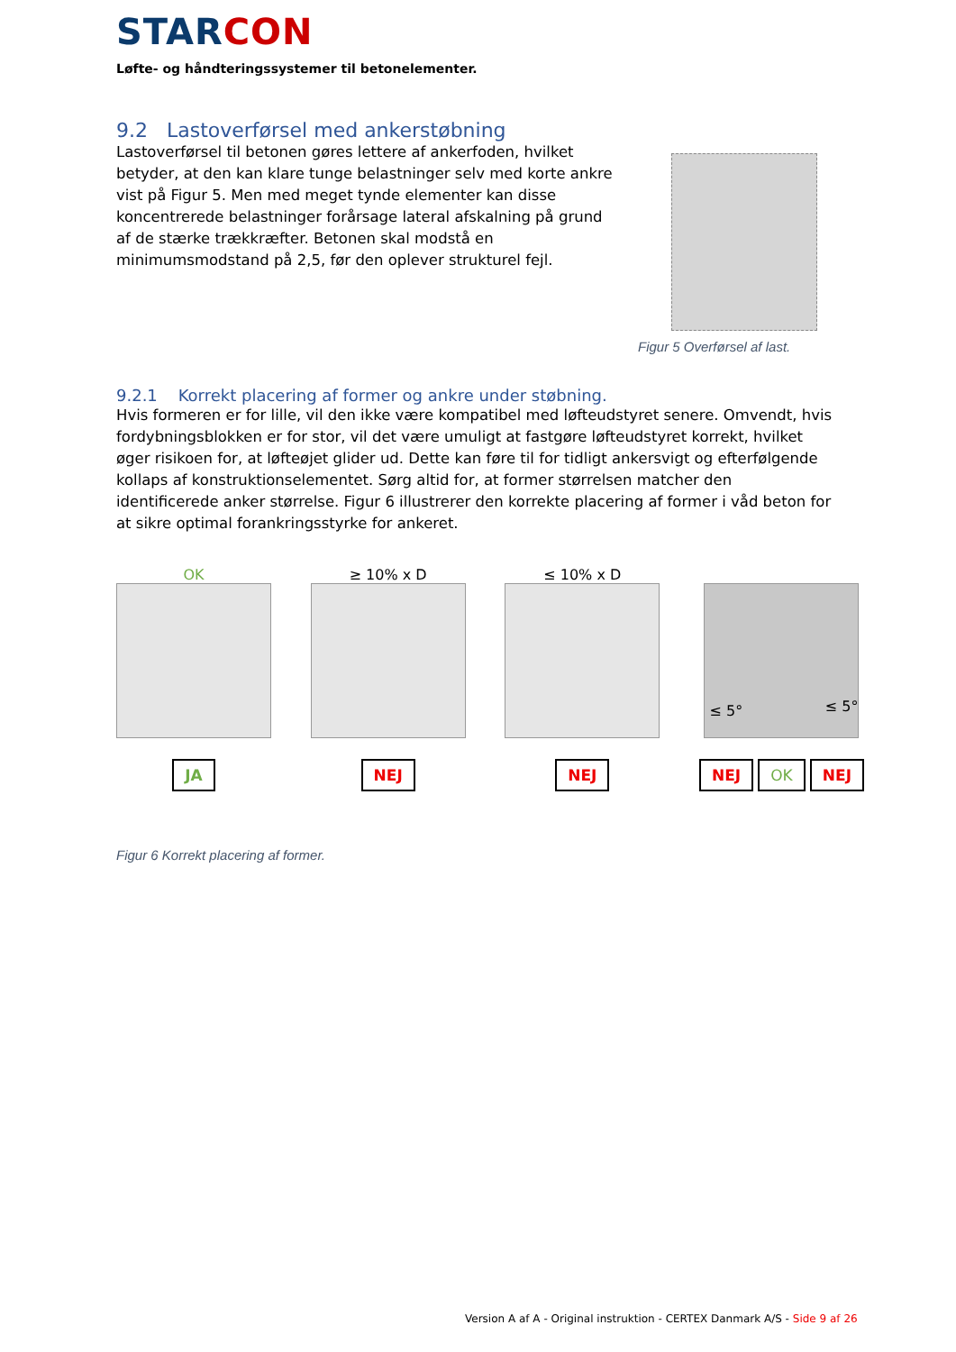STARCON
Løfte- og håndteringssystemer til betonelementer.
9.2 Lastoverførsel med ankerstøbning
Lastoverførsel til betonen gøres lettere af ankerfoden, hvilket betyder, at den kan klare tunge belastninger selv med korte ankre vist på Figur 5. Men med meget tynde elementer kan disse koncentrerede belastninger forårsage lateral afskalning på grund af de stærke trækkræfter. Betonen skal modstå en minimumsmodstand på 2,5, før den oplever strukturel fejl.
Figur 5 Overførsel af last.
9.2.1 Korrekt placering af former og ankre under støbning.
Hvis formeren er for lille, vil den ikke være kompatibel med løfteudstyret senere. Omvendt, hvis fordybningsblokken er for stor, vil det være umuligt at fastgøre løfteudstyret korrekt, hvilket øger risikoen for, at løfteøjet glider ud. Dette kan føre til for tidligt ankersvigt og efterfølgende kollaps af konstruktionselementet. Sørg altid for, at former størrelsen matcher den identificerede anker størrelse. Figur 6 illustrerer den korrekte placering af former i våd beton for at sikre optimal forankringsstyrke for ankeret.
OK
JA
≥ 10% x D
NEJ
≤ 10% x D
NEJ
≤ 5° ≤ 5°
NEJ OK NEJ
Figur 6 Korrekt placering af former.
Version A af A - Original instruktion - CERTEX Danmark A/S - Side 9 af 26